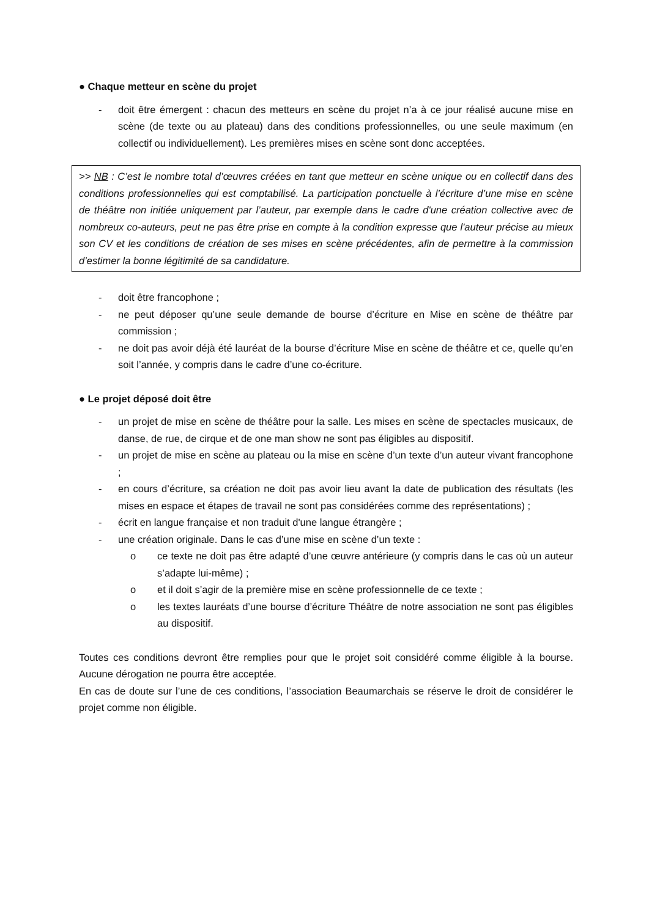● Chaque metteur en scène du projet
- doit être émergent : chacun des metteurs en scène du projet n’a à ce jour réalisé aucune mise en scène (de texte ou au plateau) dans des conditions professionnelles, ou une seule maximum (en collectif ou individuellement). Les premières mises en scène sont donc acceptées.
>> NB : C’est le nombre total d’œuvres créées en tant que metteur en scène unique ou en collectif dans des conditions professionnelles qui est comptabilisé. La participation ponctuelle à l’écriture d’une mise en scène de théâtre non initiée uniquement par l’auteur, par exemple dans le cadre d'une création collective avec de nombreux co-auteurs, peut ne pas être prise en compte à la condition expresse que l'auteur précise au mieux son CV et les conditions de création de ses mises en scène précédentes, afin de permettre à la commission d’estimer la bonne légitimité de sa candidature.
- doit être francophone ;
- ne peut déposer qu’une seule demande de bourse d’écriture en Mise en scène de théâtre par commission ;
- ne doit pas avoir déjà été lauréat de la bourse d’écriture Mise en scène de théâtre et ce, quelle qu’en soit l’année, y compris dans le cadre d’une co-écriture.
● Le projet déposé doit être
- un projet de mise en scène de théâtre pour la salle. Les mises en scène de spectacles musicaux, de danse, de rue, de cirque et de one man show ne sont pas éligibles au dispositif.
- un projet de mise en scène au plateau ou la mise en scène d’un texte d’un auteur vivant francophone ;
- en cours d’écriture, sa création ne doit pas avoir lieu avant la date de publication des résultats (les mises en espace et étapes de travail ne sont pas considérées comme des représentations) ;
- écrit en langue française et non traduit d'une langue étrangère ;
- une création originale. Dans le cas d’une mise en scène d’un texte :
o ce texte ne doit pas être adapté d’une œuvre antérieure (y compris dans le cas où un auteur s’adapte lui-même) ;
o et il doit s’agir de la première mise en scène professionnelle de ce texte ;
o les textes lauréats d’une bourse d’écriture Théâtre de notre association ne sont pas éligibles au dispositif.
Toutes ces conditions devront être remplies pour que le projet soit considéré comme éligible à la bourse. Aucune dérogation ne pourra être acceptée.
En cas de doute sur l’une de ces conditions, l’association Beaumarchais se réserve le droit de considérer le projet comme non éligible.